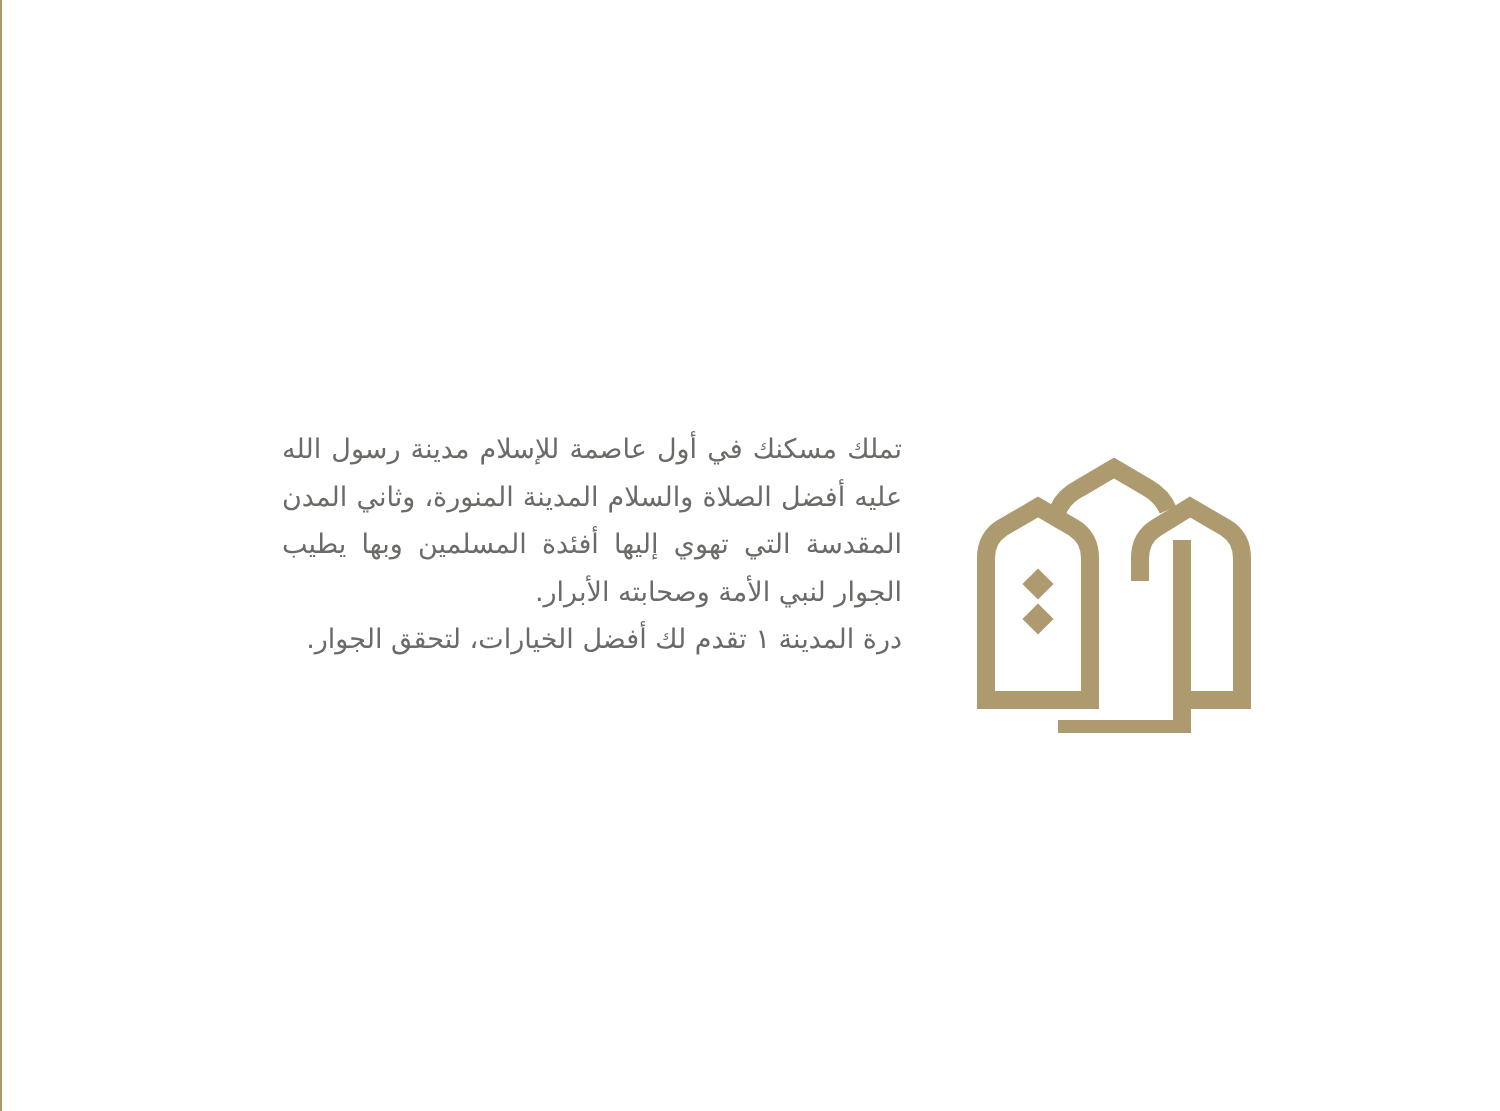تملك مسكنك في أول عاصمة للإسلام مدينة رسول الله عليه أفضل الصلاة والسلام المدينة المنورة، وثاني المدن المقدسة التي تهوي إليها أفئدة المسلمين وبها يطيب الجوار لنبي الأمة وصحابته الأبرار.
درة المدينة ١ تقدم لك أفضل الخيارات، لتحقق الجوار.